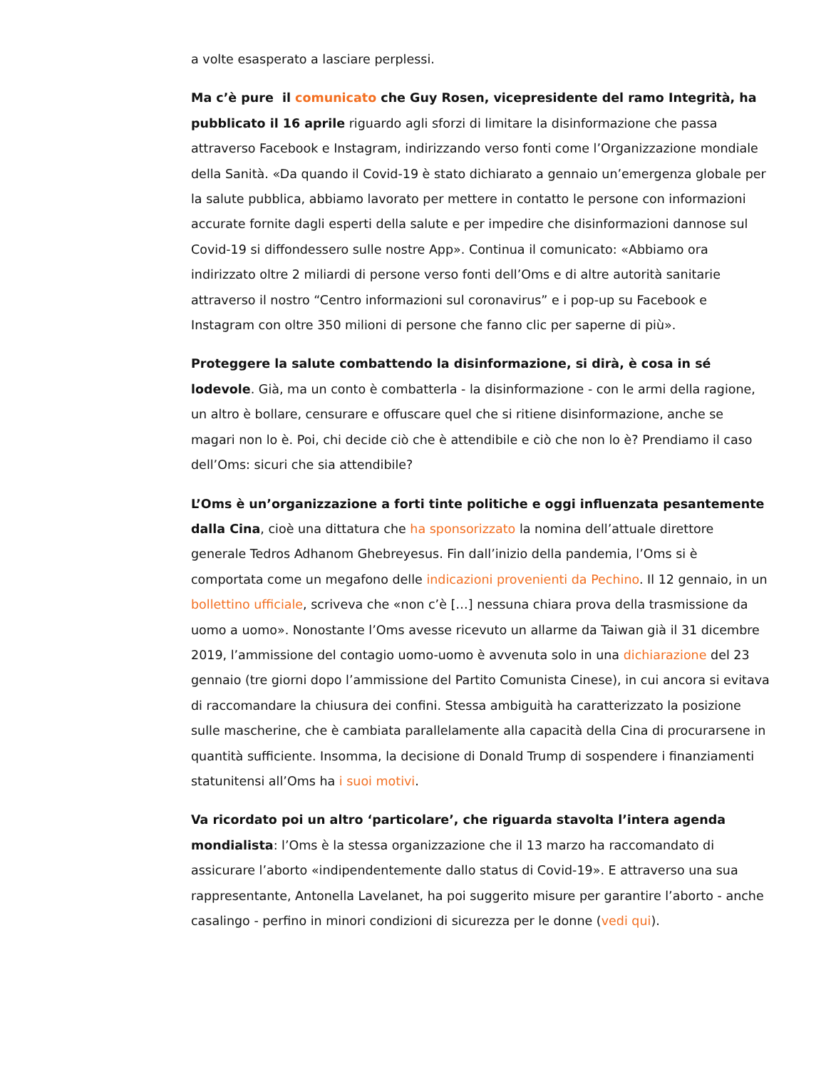a volte esasperato a lasciare perplessi.
Ma c’è pure il comunicato che Guy Rosen, vicepresidente del ramo Integrità, ha pubblicato il 16 aprile riguardo agli sforzi di limitare la disinformazione che passa attraverso Facebook e Instagram, indirizzando verso fonti come l’Organizzazione mondiale della Sanità. «Da quando il Covid-19 è stato dichiarato a gennaio un’emergenza globale per la salute pubblica, abbiamo lavorato per mettere in contatto le persone con informazioni accurate fornite dagli esperti della salute e per impedire che disinformazioni dannose sul Covid-19 si diffondessero sulle nostre App». Continua il comunicato: «Abbiamo ora indirizzato oltre 2 miliardi di persone verso fonti dell’Oms e di altre autorità sanitarie attraverso il nostro “Centro informazioni sul coronavirus” e i pop-up su Facebook e Instagram con oltre 350 milioni di persone che fanno clic per saperne di più».
Proteggere la salute combattendo la disinformazione, si dirà, è cosa in sé lodevole. Già, ma un conto è combatterla - la disinformazione - con le armi della ragione, un altro è bollare, censurare e offuscare quel che si ritiene disinformazione, anche se magari non lo è. Poi, chi decide ciò che è attendibile e ciò che non lo è? Prendiamo il caso dell’Oms: sicuri che sia attendibile?
L’Oms è un’organizzazione a forti tinte politiche e oggi influenzata pesantemente dalla Cina, cioè una dittatura che ha sponsorizzato la nomina dell’attuale direttore generale Tedros Adhanom Ghebreyesus. Fin dall’inizio della pandemia, l’Oms si è comportata come un megafono delle indicazioni provenienti da Pechino. Il 12 gennaio, in un bollettino ufficiale, scriveva che «non c’è […] nessuna chiara prova della trasmissione da uomo a uomo». Nonostante l’Oms avesse ricevuto un allarme da Taiwan già il 31 dicembre 2019, l’ammissione del contagio uomo-uomo è avvenuta solo in una dichiarazione del 23 gennaio (tre giorni dopo l’ammissione del Partito Comunista Cinese), in cui ancora si evitava di raccomandare la chiusura dei confini. Stessa ambiguità ha caratterizzato la posizione sulle mascherine, che è cambiata parallelamente alla capacità della Cina di procurarsene in quantità sufficiente. Insomma, la decisione di Donald Trump di sospendere i finanziamenti statunitensi all’Oms ha i suoi motivi.
Va ricordato poi un altro ‘particolare’, che riguarda stavolta l’intera agenda mondialista: l’Oms è la stessa organizzazione che il 13 marzo ha raccomandato di assicurare l’aborto «indipendentemente dallo status di Covid-19». E attraverso una sua rappresentante, Antonella Lavelanet, ha poi suggerito misure per garantire l’aborto - anche casalingo - perfino in minori condizioni di sicurezza per le donne (vedi qui).